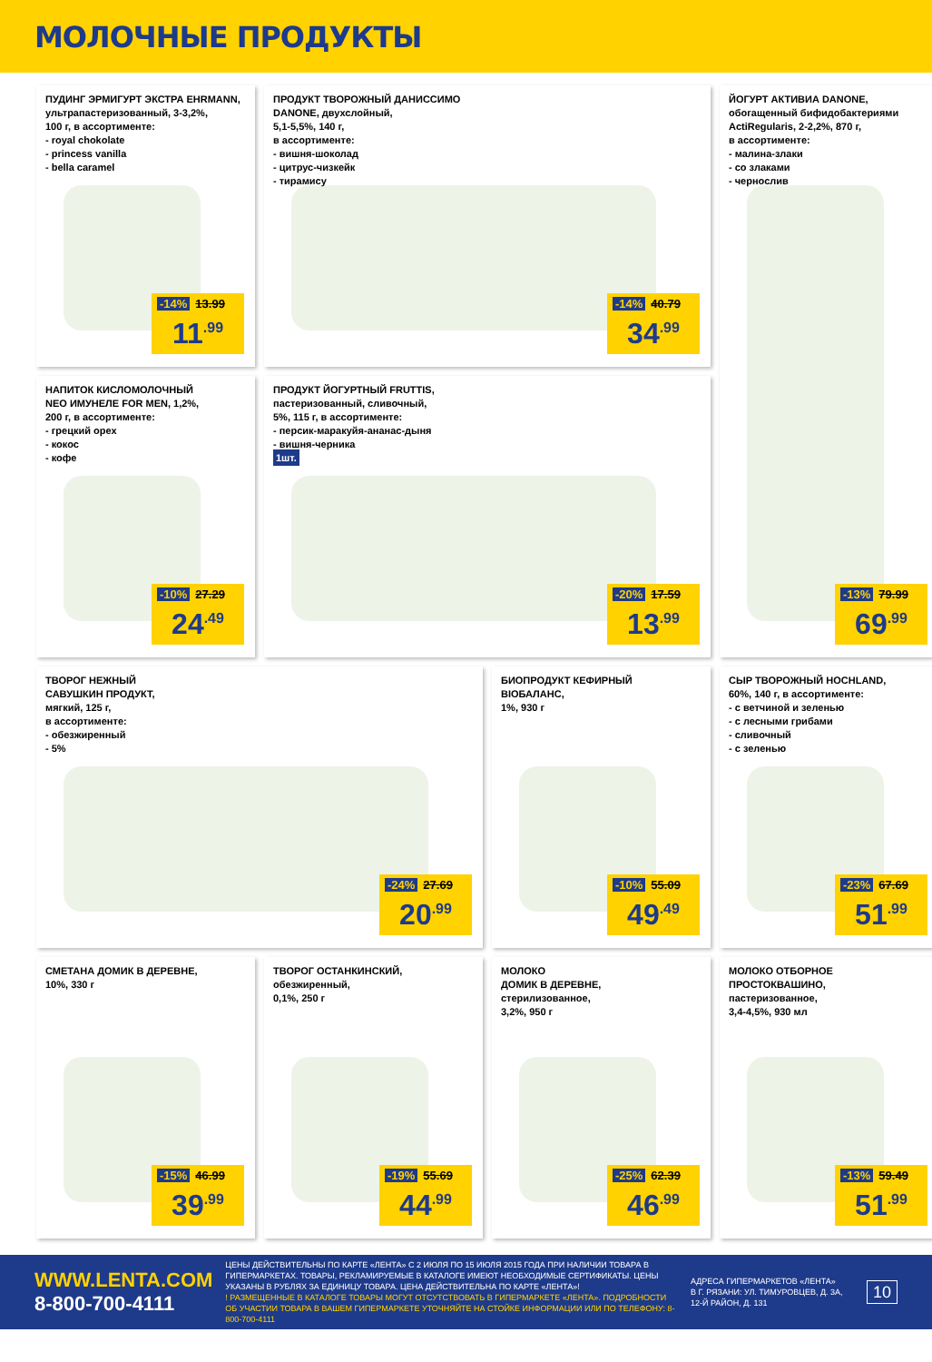МОЛОЧНЫЕ ПРОДУКТЫ
ПУДИНГ ЭРМИГУРТ ЭКСТРА EHRMANN,
ультрапастеризованный, 3-3,2%,
100 г, в ассортименте:
- royal chokolate
- princess vanilla
- bella caramel
-14% 13.99
11<sup>.99</sup>
ПРОДУКТ ТВОРОЖНЫЙ ДАНИССИМО
DANONE, двухслойный,
5,1-5,5%, 140 г,
в ассортименте:
- вишня-шоколад
- цитрус-чизкейк
- тирамису
-14% 40.79
34<sup>.99</sup>
ЙОГУРТ АКТИВИА DANONE,
обогащенный бифидобактериями
ActiRegularis, 2-2,2%, 870 г,
в ассортименте:
- малина-злаки
- со злаками
- чернослив
-13% 79.99
69<sup>.99</sup>
НАПИТОК КИСЛОМОЛОЧНЫЙ
NEO ИМУНЕЛЕ FOR MEN, 1,2%,
200 г, в ассортименте:
- грецкий орех
- кокос
- кофе
-10% 27.29
24<sup>.49</sup>
ПРОДУКТ ЙОГУРТНЫЙ FRUTTIS,
пастеризованный, сливочный,
5%, 115 г, в ассортименте:
- персик-маракуйя-ананас-дыня
- вишня-черника
1шт.
-20% 17.59
13<sup>.99</sup>
ТВОРОГ НЕЖНЫЙ
САВУШКИН ПРОДУКТ,
мягкий, 125 г,
в ассортименте:
- обезжиренный
- 5%
-24% 27.69
20<sup>.99</sup>
БИОПРОДУКТ КЕФИРНЫЙ
BIOБАЛАНС,
1%, 930 г
-10% 55.09
49<sup>.49</sup>
СЫР ТВОРОЖНЫЙ HOCHLAND,
60%, 140 г, в ассортименте:
- с ветчиной и зеленью
- с лесными грибами
- сливочный
- с зеленью
-23% 67.69
51<sup>.99</sup>
СМЕТАНА ДОМИК В ДЕРЕВНЕ,
10%, 330 г
-15% 46.99
39<sup>.99</sup>
ТВОРОГ ОСТАНКИНСКИЙ,
обезжиренный,
0,1%, 250 г
-19% 55.69
44<sup>.99</sup>
МОЛОКО
ДОМИК В ДЕРЕВНЕ,
стерилизованное,
3,2%, 950 г
-25% 62.39
46<sup>.99</sup>
МОЛОКО ОТБОРНОЕ
ПРОСТОКВАШИНО,
пастеризованное,
3,4-4,5%, 930 мл
-13% 59.49
51<sup>.99</sup>
WWW.LENTA.COM
8-800-700-4111
ЦЕНЫ ДЕЙСТВИТЕЛЬНЫ ПО КАРТЕ «ЛЕНТА» С 2 ИЮЛЯ ПО 15 ИЮЛЯ 2015 ГОДА ПРИ НАЛИЧИИ ТОВАРА В ГИПЕРМАРКЕТАХ. ТОВАРЫ, РЕКЛАМИРУЕМЫЕ В КАТАЛОГЕ ИМЕЮТ НЕОБХОДИМЫЕ СЕРТИФИКАТЫ. ЦЕНЫ УКАЗАНЫ В РУБЛЯХ ЗА ЕДИНИЦУ ТОВАРА. ЦЕНА ДЕЙСТВИТЕЛЬНА ПО КАРТЕ «ЛЕНТА»!
! РАЗМЕЩЕННЫЕ В КАТАЛОГЕ ТОВАРЫ МОГУТ ОТСУТСТВОВАТЬ В ГИПЕРМАРКЕТЕ «ЛЕНТА». ПОДРОБНОСТИ ОБ УЧАСТИИ ТОВАРА В ВАШЕМ ГИПЕРМАРКЕТЕ УТОЧНЯЙТЕ НА СТОЙКЕ ИНФОРМАЦИИ ИЛИ ПО ТЕЛЕФОНУ: 8-800-700-4111
АДРЕСА ГИПЕРМАРКЕТОВ «ЛЕНТА»
В Г. РЯЗАНИ: УЛ. ТИМУРОВЦЕВ, Д. 3А,
12-Й РАЙОН, Д. 131
10